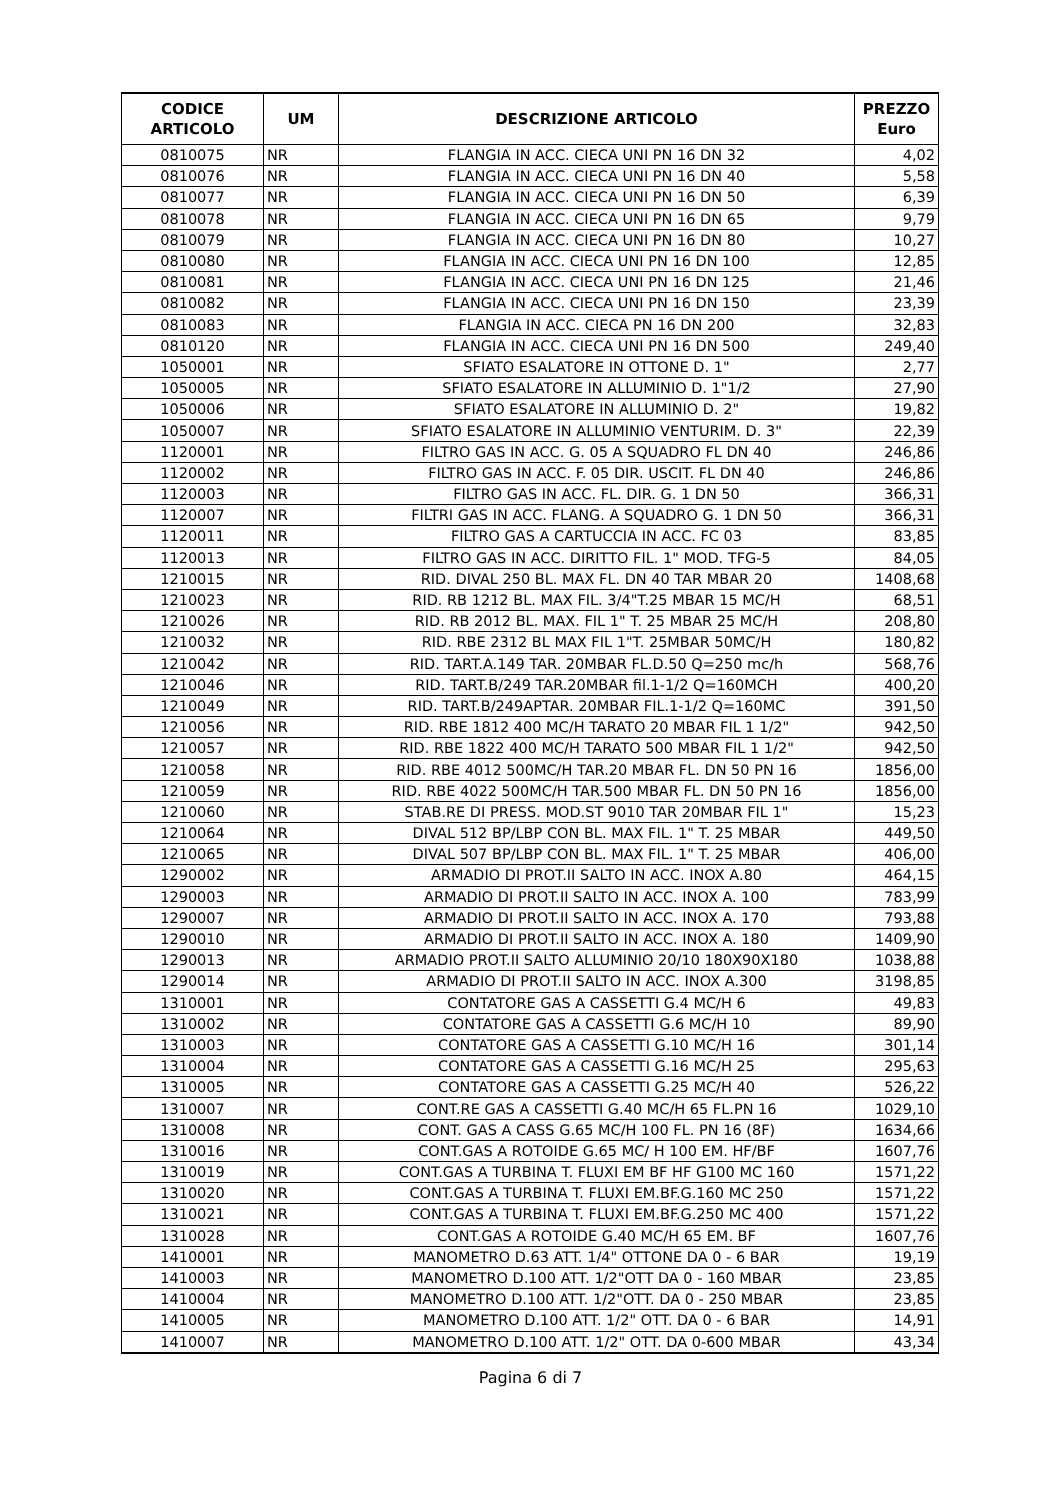| CODICE ARTICOLO | UM | DESCRIZIONE ARTICOLO | PREZZO Euro |
| --- | --- | --- | --- |
| 0810075 | NR | FLANGIA IN ACC. CIECA UNI PN 16 DN 32 | 4,02 |
| 0810076 | NR | FLANGIA IN ACC. CIECA UNI PN 16 DN 40 | 5,58 |
| 0810077 | NR | FLANGIA IN ACC. CIECA UNI PN 16 DN 50 | 6,39 |
| 0810078 | NR | FLANGIA IN ACC. CIECA UNI PN 16 DN 65 | 9,79 |
| 0810079 | NR | FLANGIA IN ACC. CIECA UNI PN 16 DN 80 | 10,27 |
| 0810080 | NR | FLANGIA IN ACC. CIECA UNI PN 16 DN 100 | 12,85 |
| 0810081 | NR | FLANGIA IN ACC. CIECA UNI PN 16 DN 125 | 21,46 |
| 0810082 | NR | FLANGIA IN ACC. CIECA UNI PN 16 DN 150 | 23,39 |
| 0810083 | NR | FLANGIA IN ACC. CIECA PN 16 DN 200 | 32,83 |
| 0810120 | NR | FLANGIA IN ACC. CIECA UNI PN 16 DN 500 | 249,40 |
| 1050001 | NR | SFIATO ESALATORE IN OTTONE D. 1" | 2,77 |
| 1050005 | NR | SFIATO ESALATORE IN ALLUMINIO D. 1"1/2 | 27,90 |
| 1050006 | NR | SFIATO ESALATORE IN ALLUMINIO D. 2" | 19,82 |
| 1050007 | NR | SFIATO ESALATORE IN ALLUMINIO VENTURIM. D. 3" | 22,39 |
| 1120001 | NR | FILTRO GAS IN ACC. G. 05 A SQUADRO FL DN 40 | 246,86 |
| 1120002 | NR | FILTRO GAS IN ACC. F. 05 DIR. USCIT. FL DN 40 | 246,86 |
| 1120003 | NR | FILTRO GAS IN ACC. FL. DIR. G. 1 DN 50 | 366,31 |
| 1120007 | NR | FILTRI GAS IN ACC. FLANG. A SQUADRO G. 1 DN 50 | 366,31 |
| 1120011 | NR | FILTRO GAS A CARTUCCIA IN ACC. FC 03 | 83,85 |
| 1120013 | NR | FILTRO GAS IN ACC. DIRITTO FIL. 1" MOD. TFG-5 | 84,05 |
| 1210015 | NR | RID. DIVAL 250 BL. MAX FL. DN 40 TAR MBAR 20 | 1408,68 |
| 1210023 | NR | RID. RB 1212 BL. MAX FIL. 3/4"T.25 MBAR 15 MC/H | 68,51 |
| 1210026 | NR | RID. RB 2012 BL. MAX. FIL 1" T. 25 MBAR 25 MC/H | 208,80 |
| 1210032 | NR | RID. RBE 2312 BL MAX FIL 1"T. 25MBAR 50MC/H | 180,82 |
| 1210042 | NR | RID. TART.A.149 TAR. 20MBAR FL.D.50 Q=250 mc/h | 568,76 |
| 1210046 | NR | RID. TART.B/249 TAR.20MBAR fil.1-1/2 Q=160MCH | 400,20 |
| 1210049 | NR | RID. TART.B/249APTAR. 20MBAR FIL.1-1/2 Q=160MC | 391,50 |
| 1210056 | NR | RID. RBE 1812 400 MC/H TARATO 20 MBAR FIL 1 1/2" | 942,50 |
| 1210057 | NR | RID. RBE 1822 400 MC/H TARATO 500 MBAR FIL 1 1/2" | 942,50 |
| 1210058 | NR | RID. RBE 4012 500MC/H TAR.20 MBAR FL. DN 50 PN 16 | 1856,00 |
| 1210059 | NR | RID. RBE 4022 500MC/H TAR.500 MBAR FL. DN 50 PN 16 | 1856,00 |
| 1210060 | NR | STAB.RE DI PRESS. MOD.ST 9010 TAR 20MBAR FIL 1" | 15,23 |
| 1210064 | NR | DIVAL 512 BP/LBP CON BL. MAX FIL. 1" T. 25 MBAR | 449,50 |
| 1210065 | NR | DIVAL 507 BP/LBP CON BL. MAX FIL. 1" T. 25 MBAR | 406,00 |
| 1290002 | NR | ARMADIO DI PROT.II SALTO IN ACC. INOX A.80 | 464,15 |
| 1290003 | NR | ARMADIO DI PROT.II SALTO IN ACC. INOX A. 100 | 783,99 |
| 1290007 | NR | ARMADIO DI PROT.II SALTO IN ACC. INOX A. 170 | 793,88 |
| 1290010 | NR | ARMADIO DI PROT.II SALTO IN ACC. INOX A. 180 | 1409,90 |
| 1290013 | NR | ARMADIO PROT.II SALTO ALLUMINIO 20/10 180X90X180 | 1038,88 |
| 1290014 | NR | ARMADIO DI PROT.II SALTO IN ACC. INOX A.300 | 3198,85 |
| 1310001 | NR | CONTATORE GAS A CASSETTI G.4 MC/H 6 | 49,83 |
| 1310002 | NR | CONTATORE GAS A CASSETTI G.6 MC/H 10 | 89,90 |
| 1310003 | NR | CONTATORE GAS A CASSETTI G.10 MC/H 16 | 301,14 |
| 1310004 | NR | CONTATORE GAS A CASSETTI G.16 MC/H 25 | 295,63 |
| 1310005 | NR | CONTATORE GAS A CASSETTI G.25 MC/H 40 | 526,22 |
| 1310007 | NR | CONT.RE GAS A CASSETTI G.40 MC/H 65 FL.PN 16 | 1029,10 |
| 1310008 | NR | CONT. GAS A CASS G.65 MC/H 100 FL. PN 16 (8F) | 1634,66 |
| 1310016 | NR | CONT.GAS A ROTOIDE G.65 MC/ H 100 EM. HF/BF | 1607,76 |
| 1310019 | NR | CONT.GAS A TURBINA T. FLUXI EM BF HF G100 MC 160 | 1571,22 |
| 1310020 | NR | CONT.GAS A TURBINA T. FLUXI EM.BF.G.160 MC 250 | 1571,22 |
| 1310021 | NR | CONT.GAS A TURBINA T. FLUXI EM.BF.G.250 MC 400 | 1571,22 |
| 1310028 | NR | CONT.GAS A ROTOIDE G.40 MC/H 65 EM. BF | 1607,76 |
| 1410001 | NR | MANOMETRO D.63 ATT. 1/4" OTTONE DA 0 - 6 BAR | 19,19 |
| 1410003 | NR | MANOMETRO D.100 ATT. 1/2"OTT DA 0 - 160 MBAR | 23,85 |
| 1410004 | NR | MANOMETRO D.100 ATT. 1/2"OTT. DA 0 - 250 MBAR | 23,85 |
| 1410005 | NR | MANOMETRO D.100 ATT. 1/2" OTT. DA 0 - 6 BAR | 14,91 |
| 1410007 | NR | MANOMETRO D.100 ATT. 1/2" OTT. DA 0-600 MBAR | 43,34 |
Pagina 6 di 7